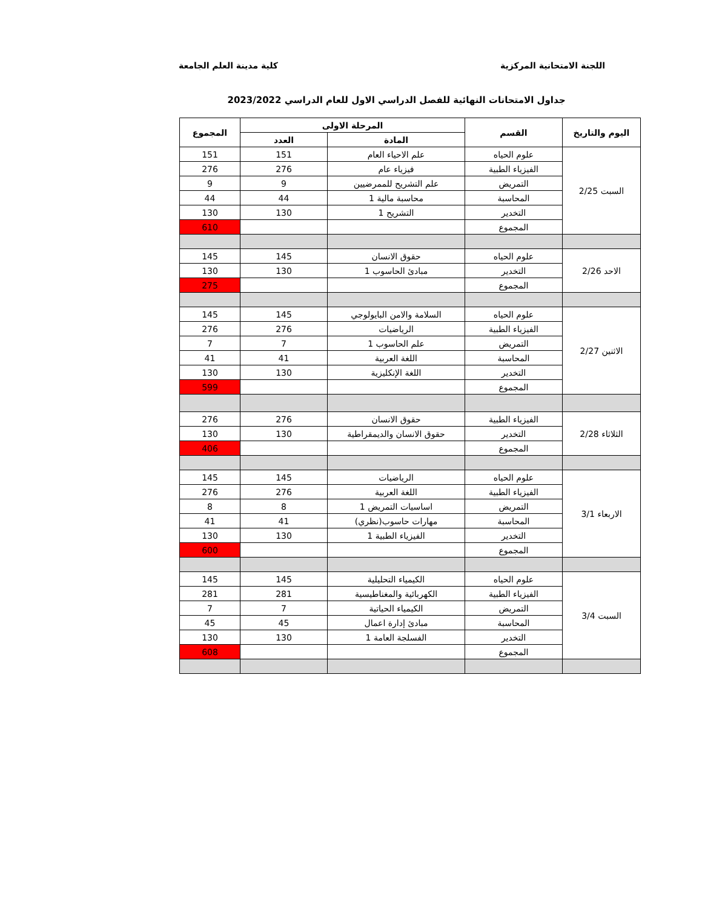اللجنة الامتحانية المركزية كلية مدينة العلم الجامعة
جداول الامتحانات النهائية للفصل الدراسي الاول للعام الدراسي 2023/2022
| اليوم والتاريخ | القسم | المرحلة الاولى | | المجموع |
| --- | --- | --- | --- | --- |
| | | المادة | العدد | |
| السبت 2/25 | علوم الحياه | علم الاحياء العام | 151 | 151 |
| | الفيزياء الطبية | فيزياء عام | 276 | 276 |
| | التمريض | علم التشريح للممرضيين | 9 | 9 |
| | المحاسبة | محاسبة مالية 1 | 44 | 44 |
| | التخدير | التشريح 1 | 130 | 130 |
| | المجموع | | | 610 |
| الاحد 2/26 | علوم الحياه | حقوق الانسان | 145 | 145 |
| | التخدير | مبادئ الحاسوب 1 | 130 | 130 |
| | المجموع | | | 275 |
| الاثنين 2/27 | علوم الحياه | السلامة والامن البايولوجي | 145 | 145 |
| | الفيزياء الطبية | الرياضيات | 276 | 276 |
| | التمريض | علم الحاسوب 1 | 7 | 7 |
| | المحاسبة | اللغة العربية | 41 | 41 |
| | التخدير | اللغة الإنكليزية | 130 | 130 |
| | المجموع | | | 599 |
| الثلاثاء 2/28 | الفيزياء الطبية | حقوق الانسان | 276 | 276 |
| | التخدير | حقوق الانسان والديمقراطية | 130 | 130 |
| | المجموع | | | 406 |
| الاربعاء 3/1 | علوم الحياه | الرياضيات | 145 | 145 |
| | الفيزياء الطبية | اللغة العربية | 276 | 276 |
| | التمريض | اساسيات التمريض 1 | 8 | 8 |
| | المحاسبة | مهارات حاسوب(نظري) | 41 | 41 |
| | التخدير | الفيزياء الطبية 1 | 130 | 130 |
| | المجموع | | | 600 |
| السبت 3/4 | علوم الحياه | الكيمياء التحليلية | 145 | 145 |
| | الفيزياء الطبية | الكهربائية والمغناطيسية | 281 | 281 |
| | التمريض | الكيمياء الحياتية | 7 | 7 |
| | المحاسبة | مبادئ إدارة اعمال | 45 | 45 |
| | التخدير | الفسلجة العامة 1 | 130 | 130 |
| | المجموع | | | 608 |